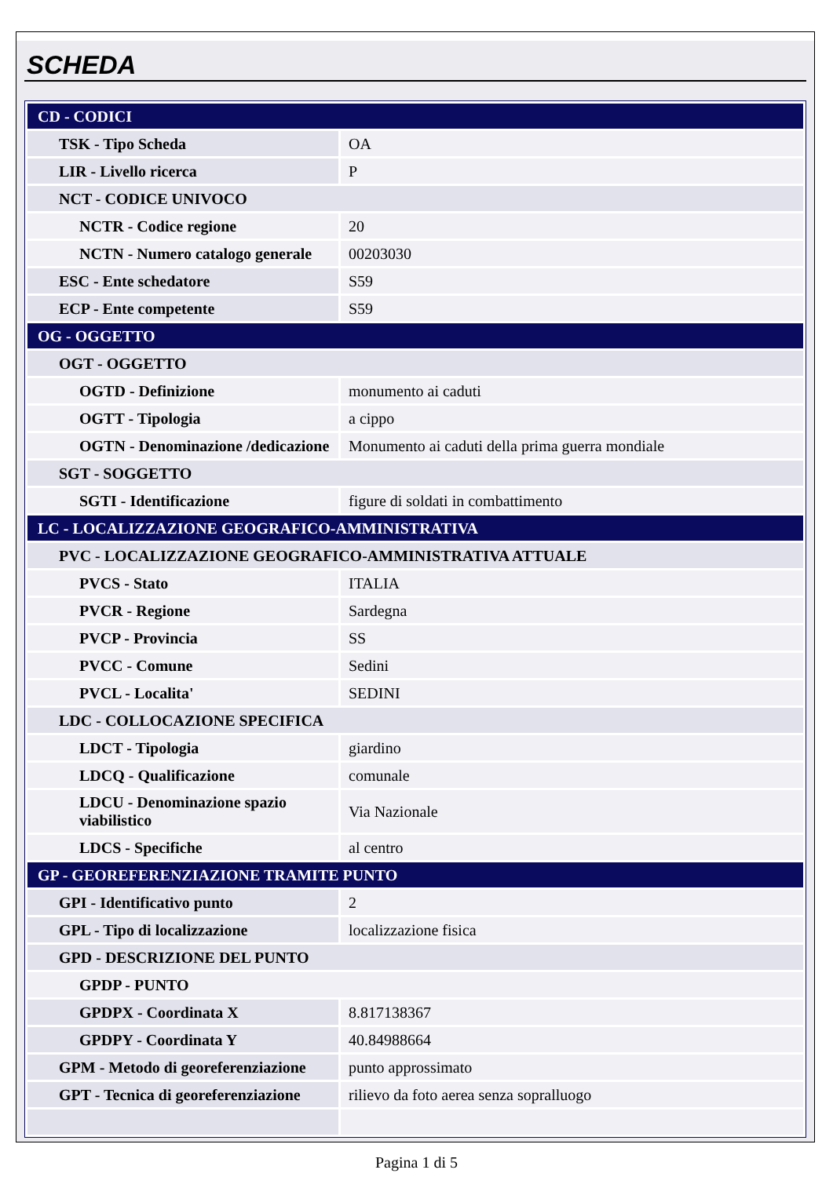SCHEDA
| CD - CODICI | |
| TSK - Tipo Scheda | OA |
| LIR - Livello ricerca | P |
| NCT - CODICE UNIVOCO | |
| NCTR - Codice regione | 20 |
| NCTN - Numero catalogo generale | 00203030 |
| ESC - Ente schedatore | S59 |
| ECP - Ente competente | S59 |
| OG - OGGETTO | |
| OGT - OGGETTO | |
| OGTD - Definizione | monumento ai caduti |
| OGTT - Tipologia | a cippo |
| OGTN - Denominazione /dedicazione | Monumento ai caduti della prima guerra mondiale |
| SGT - SOGGETTO | |
| SGTI - Identificazione | figure di soldati in combattimento |
| LC - LOCALIZZAZIONE GEOGRAFICO-AMMINISTRATIVA | |
| PVC - LOCALIZZAZIONE GEOGRAFICO-AMMINISTRATIVA ATTUALE | |
| PVCS - Stato | ITALIA |
| PVCR - Regione | Sardegna |
| PVCP - Provincia | SS |
| PVCC - Comune | Sedini |
| PVCL - Localita' | SEDINI |
| LDC - COLLOCAZIONE SPECIFICA | |
| LDCT - Tipologia | giardino |
| LDCQ - Qualificazione | comunale |
| LDCU - Denominazione spazio viabilistico | Via Nazionale |
| LDCS - Specifiche | al centro |
| GP - GEOREFERENZIAZIONE TRAMITE PUNTO | |
| GPI - Identificativo punto | 2 |
| GPL - Tipo di localizzazione | localizzazione fisica |
| GPD - DESCRIZIONE DEL PUNTO | |
| GPDP - PUNTO | |
| GPDPX - Coordinata X | 8.817138367 |
| GPDPY - Coordinata Y | 40.84988664 |
| GPM - Metodo di georeferenziazione | punto approssimato |
| GPT - Tecnica di georeferenziazione | rilievo da foto aerea senza sopralluogo |
Pagina 1 di 5